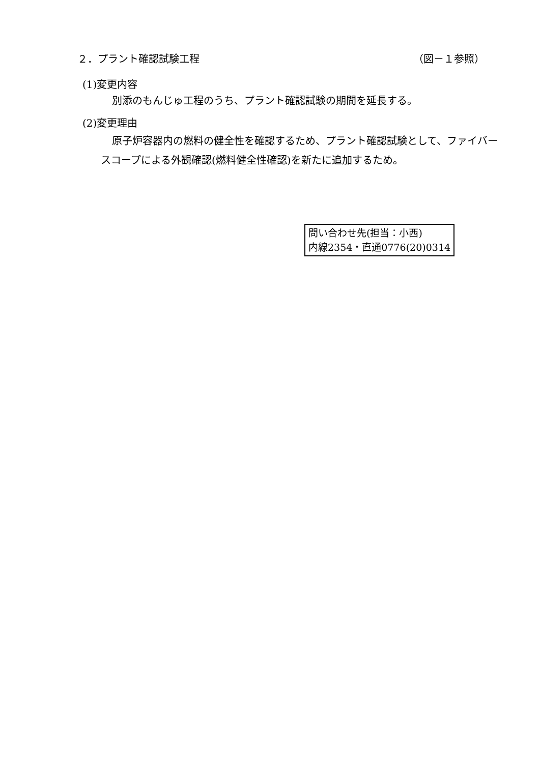２．プラント確認試験工程 （図－１参照）
(1)変更内容
別添のもんじゅ工程のうち、プラント確認試験の期間を延長する。
(2)変更理由
原子炉容器内の燃料の健全性を確認するため、プラント確認試験として、ファイバースコープによる外観確認(燃料健全性確認)を新たに追加するため。
問い合わせ先(担当：小西)
内線2354・直通0776(20)0314